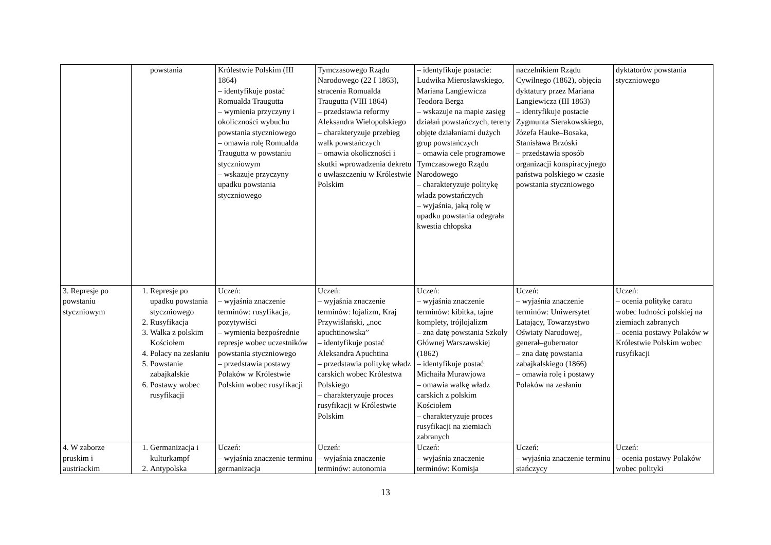| | powstania | Królestwie Polskim (III 1864) – identyfikuje postać Romualda Traugutta – wymienia przyczyny i okoliczności wybuchu powstania styczniowego – omawia rolę Romualda Traugutta w powstaniu styczniowym – wskazuje przyczyny upadku powstania styczniowego | Tymczasowego Rządu Narodowego (22 I 1863), stracenia Romualda Traugutta (VIII 1864) – przedstawia reformy Aleksandra Wielopolskiego – charakteryzuje przebieg walk powstańczych – omawia okoliczności i skutki wprowadzenia dekretu o uwłaszczeniu w Królestwie Polskim | – identyfikuje postacie: Ludwika Mierosławskiego, Mariana Langiewicza Teodora Berga – wskazuje na mapie zasięg działań powstańczych, tereny objęte działaniami dużych grup powstańczych – omawia cele programowe Tymczasowego Rządu Narodowego – charakteryzuje politykę władz powstańczych – wyjaśnia, jaką rolę w upadku powstania odegrała kwestia chłopska | naczelnikiem Rządu Cywilnego (1862), objęcia dyktatury przez Mariana Langiewicza (III 1863) – identyfikuje postacie Zygmunta Sierakowskiego, Józefa Hauke–Bosaka, Stanisława Brzóski – przedstawia sposób organizacji konspiracyjnego państwa polskiego w czasie powstania styczniowego | dyktatorów powstania styczniowego |
| 3. Represje po powstaniu styczniowym | 1. Represje po upadku powstania styczniowego 2. Rusyfikacja 3. Walka z polskim Kościołem 4. Polacy na zesłaniu 5. Powstanie zabajkalskie 6. Postawy wobec rusyfikacji | Uczeń: – wyjaśnia znaczenie terminów: rusyfikacja, pozytywiści – wymienia bezpośrednie represje wobec uczestników powstania styczniowego – przedstawia postawy Polaków w Królestwie Polskim wobec rusyfikacji | Uczeń: – wyjaśnia znaczenie terminów: lojalizm, Kraj Przywiślański, „noc apuchtinowska” – identyfikuje postać Aleksandra Apuchtina – przedstawia politykę władz carskich wobec Królestwa Polskiego – charakteryzuje proces rusyfikacji w Królestwie Polskim | Uczeń: – wyjaśnia znaczenie terminów: kibitka, tajne komplety, trójlojalizm – zna datę powstania Szkoły Głównej Warszawskiej (1862) – identyfikuje postać Michaiła Murawjowa – omawia walkę władz carskich z polskim Kościołem – charakteryzuje proces rusyfikacji na ziemiach zabranych | Uczeń: – wyjaśnia znaczenie terminów: Uniwersytet Latający, Towarzystwo Oświaty Narodowej, generał–gubernator – zna datę powstania zabajkalskiego (1866) – omawia rolę i postawy Polaków na zesłaniu | Uczeń: – ocenia politykę caratu wobec ludności polskiej na ziemiach zabranych – ocenia postawy Polaków w Królestwie Polskim wobec rusyfikacji |
| 4. W zaborze pruskim i austriackim | 1. Germanizacja i kulturkampf 2. Antypolska | Uczeń: – wyjaśnia znaczenie terminu germanizacja | Uczeń: – wyjaśnia znaczenie terminów: autonomia | Uczeń: – wyjaśnia znaczenie terminów: Komisja | Uczeń: – wyjaśnia znaczenie terminu stańczycy | Uczeń: – ocenia postawy Polaków wobec polityki |
13